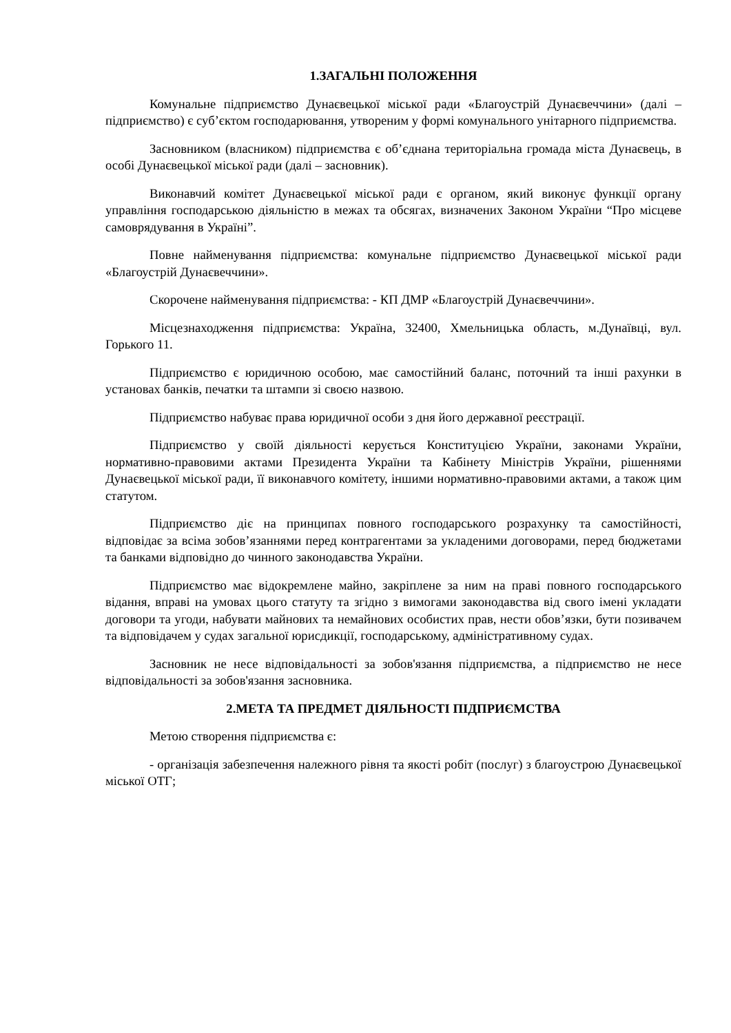1.ЗАГАЛЬНІ ПОЛОЖЕННЯ
Комунальне підприємство Дунаєвецької міської ради «Благоустрій Дунаєвеччини» (далі –підприємство) є суб’єктом господарювання, утвореним у формі комунального унітарного підприємства.
Засновником (власником) підприємства є об’єднана територіальна громада міста Дунаєвець, в особі Дунаєвецької міської ради (далі – засновник).
Виконавчий комітет Дунаєвецької міської ради є органом, який виконує функції органу управління господарською діяльністю в межах та обсягах, визначених Законом України “Про місцеве самоврядування в Україні”.
Повне найменування підприємства: комунальне підприємство Дунаєвецької міської ради «Благоустрій Дунаєвеччини».
Скорочене найменування підприємства: - КП ДМР «Благоустрій Дунаєвеччини».
Місцезнаходження підприємства: Україна, 32400, Хмельницька область, м.Дунаївці, вул. Горького 11.
Підприємство є юридичною особою, має самостійний баланс, поточний та інші рахунки в установах банків, печатки та штампи зі своєю назвою.
Підприємство набуває права юридичної особи з дня його державної реєстрації.
Підприємство у своїй діяльності керується Конституцією України, законами України, нормативно-правовими актами Президента України та Кабінету Міністрів України, рішеннями Дунаєвецької міської ради, її виконавчого комітету, іншими нормативно-правовими актами, а також цим статутом.
Підприємство діє на принципах повного господарського розрахунку та самостійності, відповідає за всіма зобов’язаннями перед контрагентами за укладеними договорами, перед бюджетами та банками відповідно до чинного законодавства України.
Підприємство має відокремлене майно, закріплене за ним на праві повного господарського відання, вправі на умовах цього статуту та згідно з вимогами законодавства від свого імені укладати договори та угоди, набувати майнових та немайнових особистих прав, нести обов’язки, бути позивачем та відповідачем у судах загальної юрисдикції, господарському, адміністративному судах.
Засновник не несе відповідальності за зобов'язання підприємства, а підприємство не несе відповідальності за зобов'язання засновника.
2.МЕТА ТА ПРЕДМЕТ ДІЯЛЬНОСТІ ПІДПРИЄМСТВА
Метою створення підприємства є:
- організація забезпечення належного рівня та якості робіт (послуг) з благоустрою Дунаєвецької міської ОТГ;